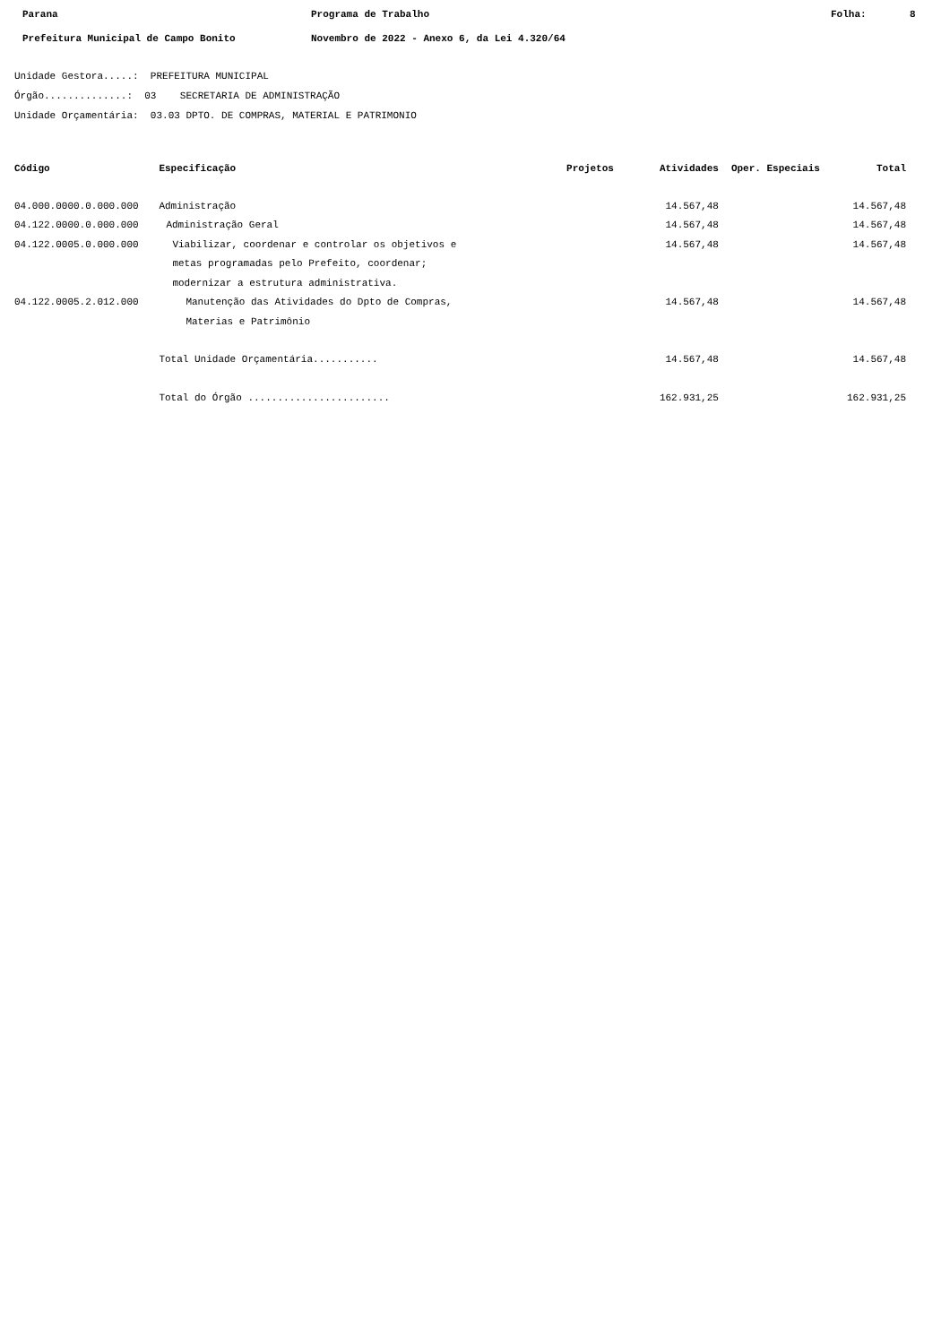Parana Programa de Trabalho Folha: 8
Prefeitura Municipal de Campo Bonito Novembro de 2022 - Anexo 6, da Lei 4.320/64
Unidade Gestora.....: PREFEITURA MUNICIPAL
Órgão..............: 03 SECRETARIA DE ADMINISTRAÇÃO
Unidade Orçamentária: 03.03 DPTO. DE COMPRAS, MATERIAL E PATRIMONIO
| Código | Especificação | Projetos | Atividades | Oper. Especiais | Total |
| --- | --- | --- | --- | --- | --- |
| 04.000.0000.0.000.000 | Administração | | 14.567,48 | | 14.567,48 |
| 04.122.0000.0.000.000 | Administração Geral | | 14.567,48 | | 14.567,48 |
| 04.122.0005.0.000.000 | Viabilizar, coordenar e controlar os objetivos e metas programadas pelo Prefeito, coordenar; modernizar a estrutura administrativa. | | 14.567,48 | | 14.567,48 |
| 04.122.0005.2.012.000 | Manutenção das Atividades do Dpto de Compras, Materias e Patrimônio | | 14.567,48 | | 14.567,48 |
| | Total Unidade Orçamentária........... | | 14.567,48 | | 14.567,48 |
| | Total do Órgão ........................ | | 162.931,25 | | 162.931,25 |